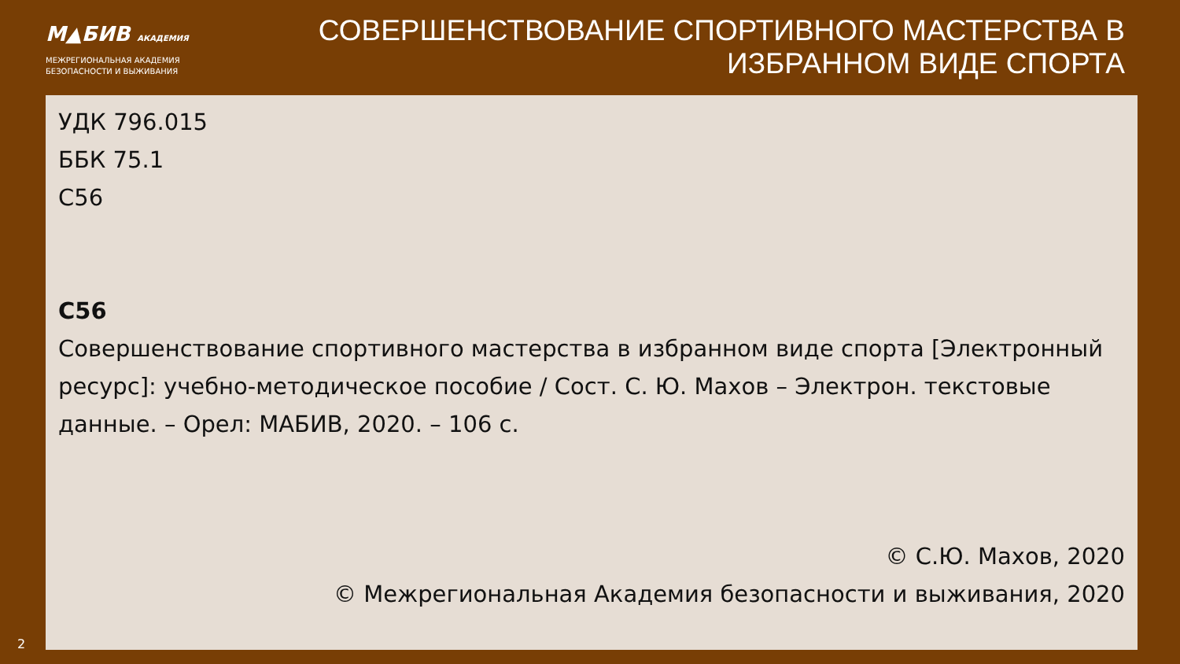М▲БИВ АКАДЕМИЯ
МЕЖРЕГИОНАЛЬНАЯ АКАДЕМИЯ
БЕЗОПАСНОСТИ И ВЫЖИВАНИЯ
СОВЕРШЕНСТВОВАНИЕ СПОРТИВНОГО МАСТЕРСТВА В
ИЗБРАННОМ ВИДЕ СПОРТА
УДК 796.015
ББК 75.1
С56
С56
Совершенствование спортивного мастерства в избранном виде спорта [Электронный ресурс]: учебно-методическое пособие / Сост. С. Ю. Махов – Электрон. текстовые данные. – Орел: МАБИВ, 2020. – 106 с.
© С.Ю. Махов, 2020
© Межрегиональная Академия безопасности и выживания, 2020
2